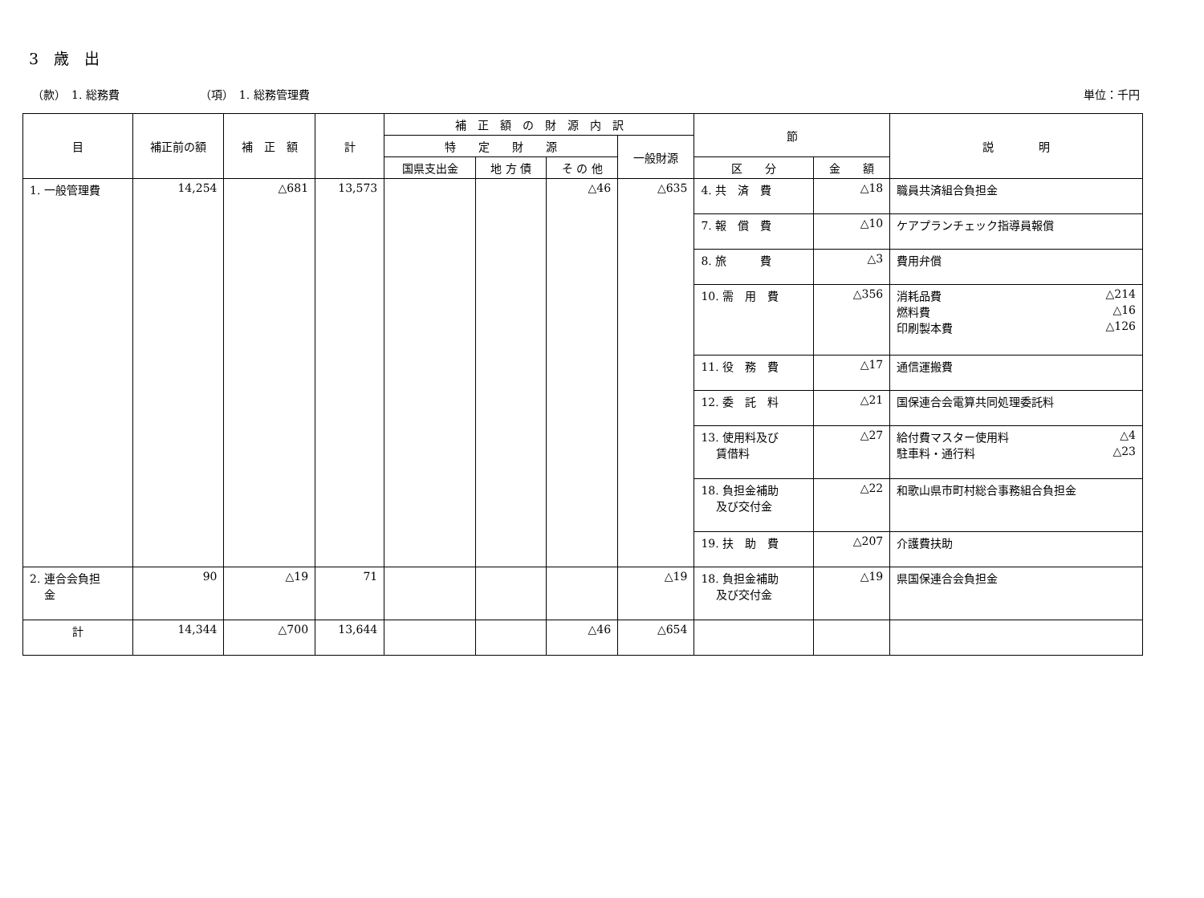3　歳　出
（款）　1. 総務費 （項）　1. 総務管理費 単位：千円
| 目 | 補正前の額 | 補 正 額 | 計 | 補 正 額 の 財 源 内 訳 | | | | 節 | | 説 明 |
| --- | --- | --- | --- | --- | --- | --- | --- | --- | --- | --- |
| | | | | 特 定 財 源 | | | 一般財源 | | | |
| | | | | 国県支出金 | 地 方 債 | そ の 他 | | 区 分 | 金 額 | |
| 1. 一般管理費 | 14,254 | △681 | 13,573 | | | △46 | △635 | 4. 共 済 費 | △18 | 職員共済組合負担金 |
| | | | | | | | | 7. 報 償 費 | △10 | ケアプランチェック指導員報償 |
| | | | | | | | | 8. 旅 費 | △3 | 費用弁償 |
| | | | | | | | | 10. 需 用 費 | △356 | 消耗品費 △214 燃料費 △16 印刷製本費 △126 |
| | | | | | | | | 11. 役 務 費 | △17 | 通信運搬費 |
| | | | | | | | | 12. 委 託 料 | △21 | 国保連合会電算共同処理委託料 |
| | | | | | | | | 13. 使用料及び 賃借料 | △27 | 給付費マスター使用料 △4 駐車料・通行料 △23 |
| | | | | | | | | 18. 負担金補助 及び交付金 | △22 | 和歌山県市町村総合事務組合負担金 |
| | | | | | | | | 19. 扶 助 費 | △207 | 介護費扶助 |
| 2. 連合会負担 金 | 90 | △19 | 71 | | | | △19 | 18. 負担金補助 及び交付金 | △19 | 県国保連合会負担金 |
| 計 | 14,344 | △700 | 13,644 | | | △46 | △654 | | | |